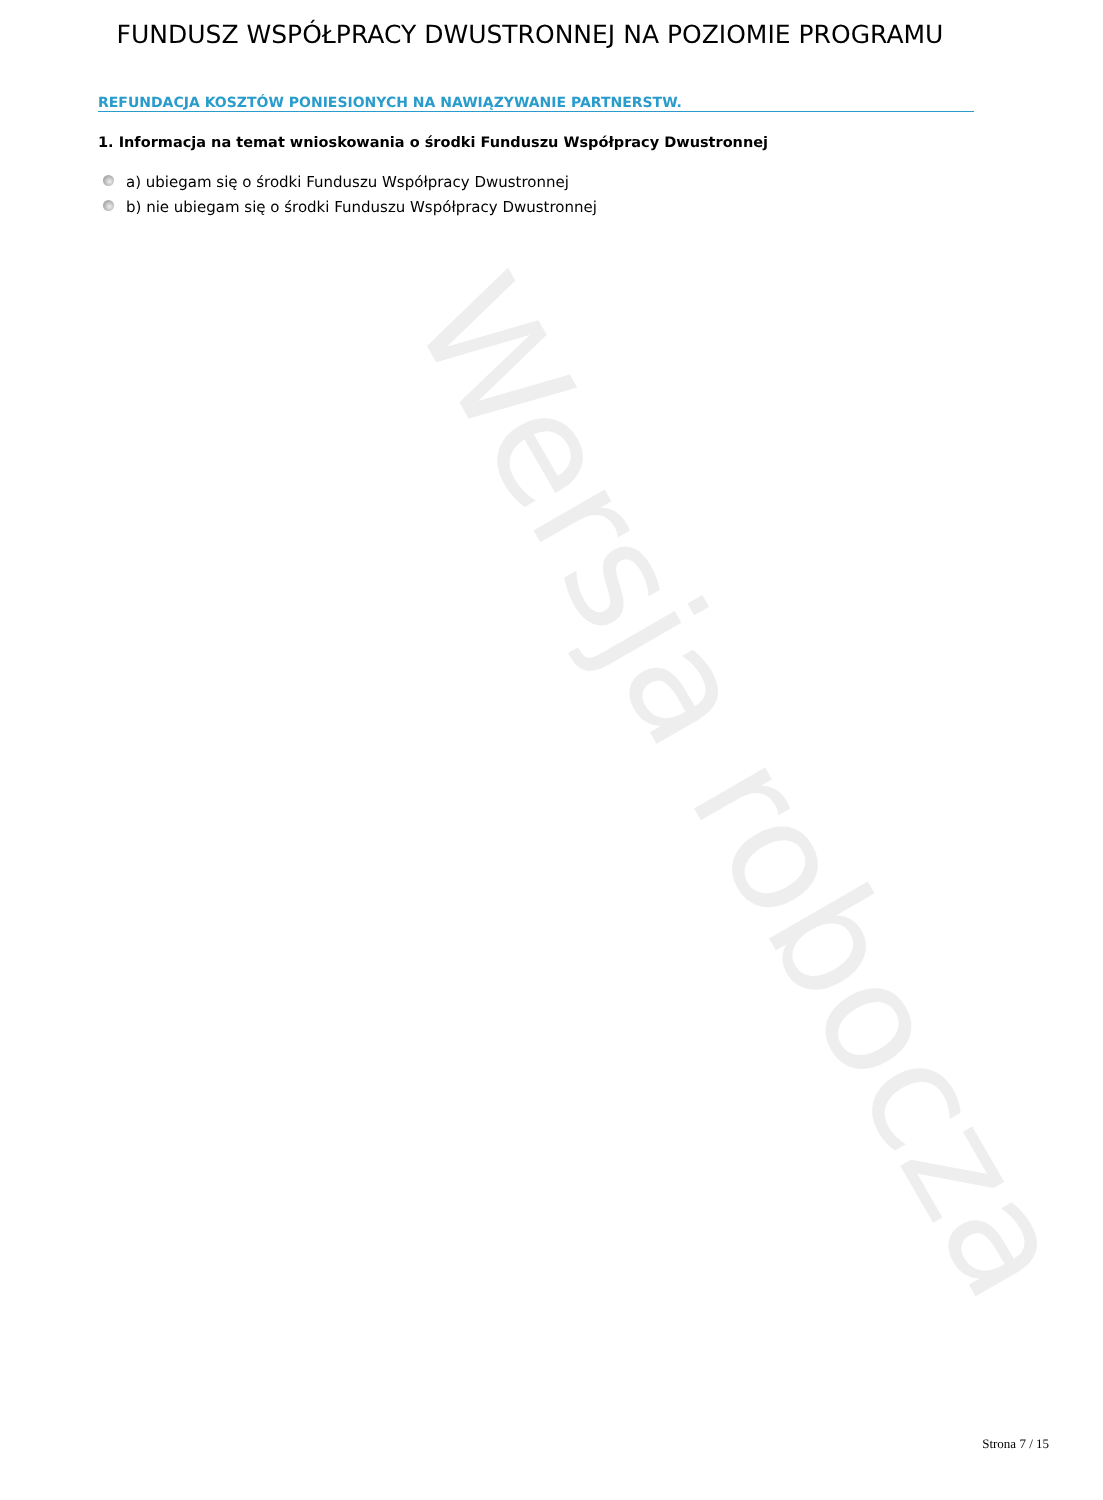FUNDUSZ WSPÓŁPRACY DWUSTRONNEJ NA POZIOMIE PROGRAMU
REFUNDACJA KOSZTÓW PONIESIONYCH NA NAWIĄZYWANIE PARTNERSTW.
1. Informacja na temat wnioskowania o środki Funduszu Współpracy Dwustronnej
a) ubiegam się o środki Funduszu Współpracy Dwustronnej
b) nie ubiegam się o środki Funduszu Współpracy Dwustronnej
Wersja robocza
Strona 7 / 15